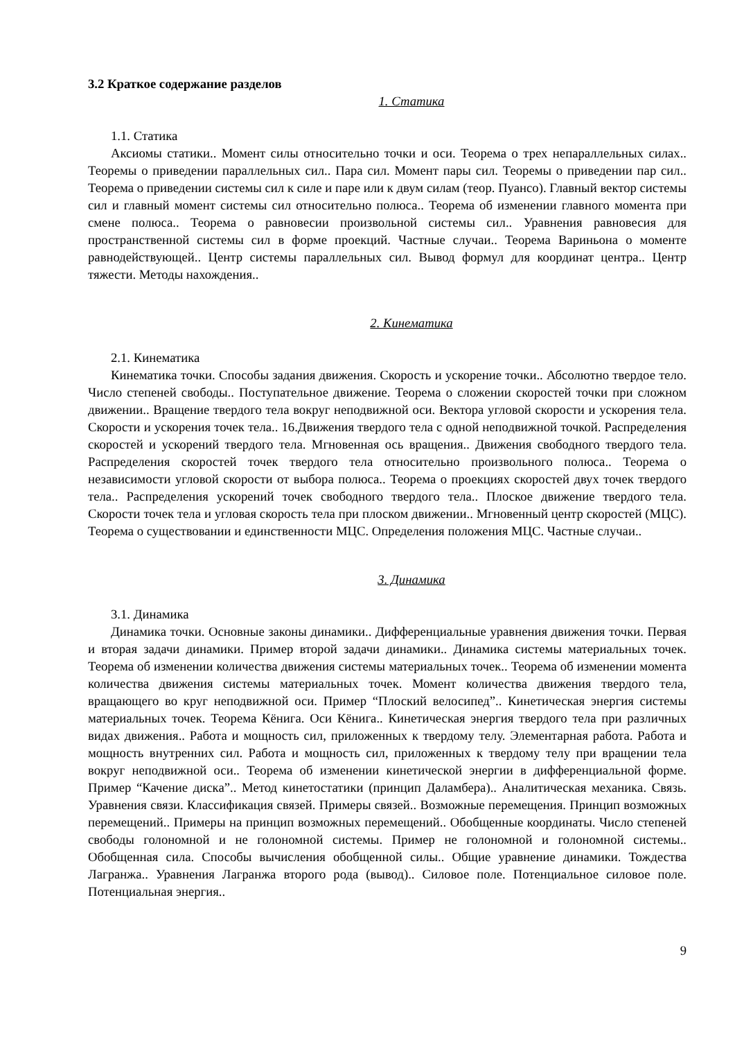3.2 Краткое содержание разделов
1. Статика
1.1. Статика
Аксиомы статики.. Момент силы относительно точки и оси. Теорема о трех непараллельных силах.. Теоремы о приведении параллельных сил.. Пара сил. Момент пары сил. Теоремы о приведении пар сил.. Теорема о приведении системы сил к силе и паре или к двум силам (теор. Пуансо). Главный вектор системы сил и главный момент системы сил относительно полюса.. Теорема об изменении главного момента при смене полюса.. Теорема о равновесии произвольной системы сил.. Уравнения равновесия для пространственной системы сил в форме проекций. Частные случаи.. Теорема Вариньона о моменте равнодействующей.. Центр системы параллельных сил. Вывод формул для координат центра.. Центр тяжести. Методы нахождения..
2. Кинематика
2.1. Кинематика
Кинематика точки. Способы задания движения. Скорость и ускорение точки.. Абсолютно твердое тело. Число степеней свободы.. Поступательное движение. Теорема о сложении скоростей точки при сложном движении.. Вращение твердого тела вокруг неподвижной оси. Вектора угловой скорости и ускорения тела. Скорости и ускорения точек тела.. 16.Движения твердого тела с одной неподвижной точкой. Распределения скоростей и ускорений твердого тела. Мгновенная ось вращения.. Движения свободного твердого тела. Распределения скоростей точек твердого тела относительно произвольного полюса.. Теорема о независимости угловой скорости от выбора полюса.. Теорема о проекциях скоростей двух точек твердого тела.. Распределения ускорений точек свободного твердого тела.. Плоское движение твердого тела. Скорости точек тела и угловая скорость тела при плоском движении.. Мгновенный центр скоростей (МЦС). Теорема о существовании и единственности МЦС. Определения положения МЦС. Частные случаи..
3. Динамика
3.1. Динамика
Динамика точки. Основные законы динамики.. Дифференциальные уравнения движения точки. Первая и вторая задачи динамики. Пример второй задачи динамики.. Динамика системы материальных точек. Теорема об изменении количества движения системы материальных точек.. Теорема об изменении момента количества движения системы материальных точек. Момент количества движения твердого тела, вращающего во круг неподвижной оси. Пример “Плоский велосипед”.. Кинетическая энергия системы материальных точек. Теорема Кёнига. Оси Кёнига.. Кинетическая энергия твердого тела при различных видах движения.. Работа и мощность сил, приложенных к твердому телу. Элементарная работа. Работа и мощность внутренних сил. Работа и мощность сил, приложенных к твердому телу при вращении тела вокруг неподвижной оси.. Теорема об изменении кинетической энергии в дифференциальной форме. Пример “Качение диска”.. Метод кинетостатики (принцип Даламбера).. Аналитическая механика. Связь. Уравнения связи. Классификация связей. Примеры связей.. Возможные перемещения. Принцип возможных перемещений.. Примеры на принцип возможных перемещений.. Обобщенные координаты. Число степеней свободы голономной и не голономной системы. Пример не голономной и голономной системы.. Обобщенная сила. Способы вычисления обобщенной силы.. Общие уравнение динамики. Тождества Лагранжа.. Уравнения Лагранжа второго рода (вывод).. Силовое поле. Потенциальное силовое поле. Потенциальная энергия..
9